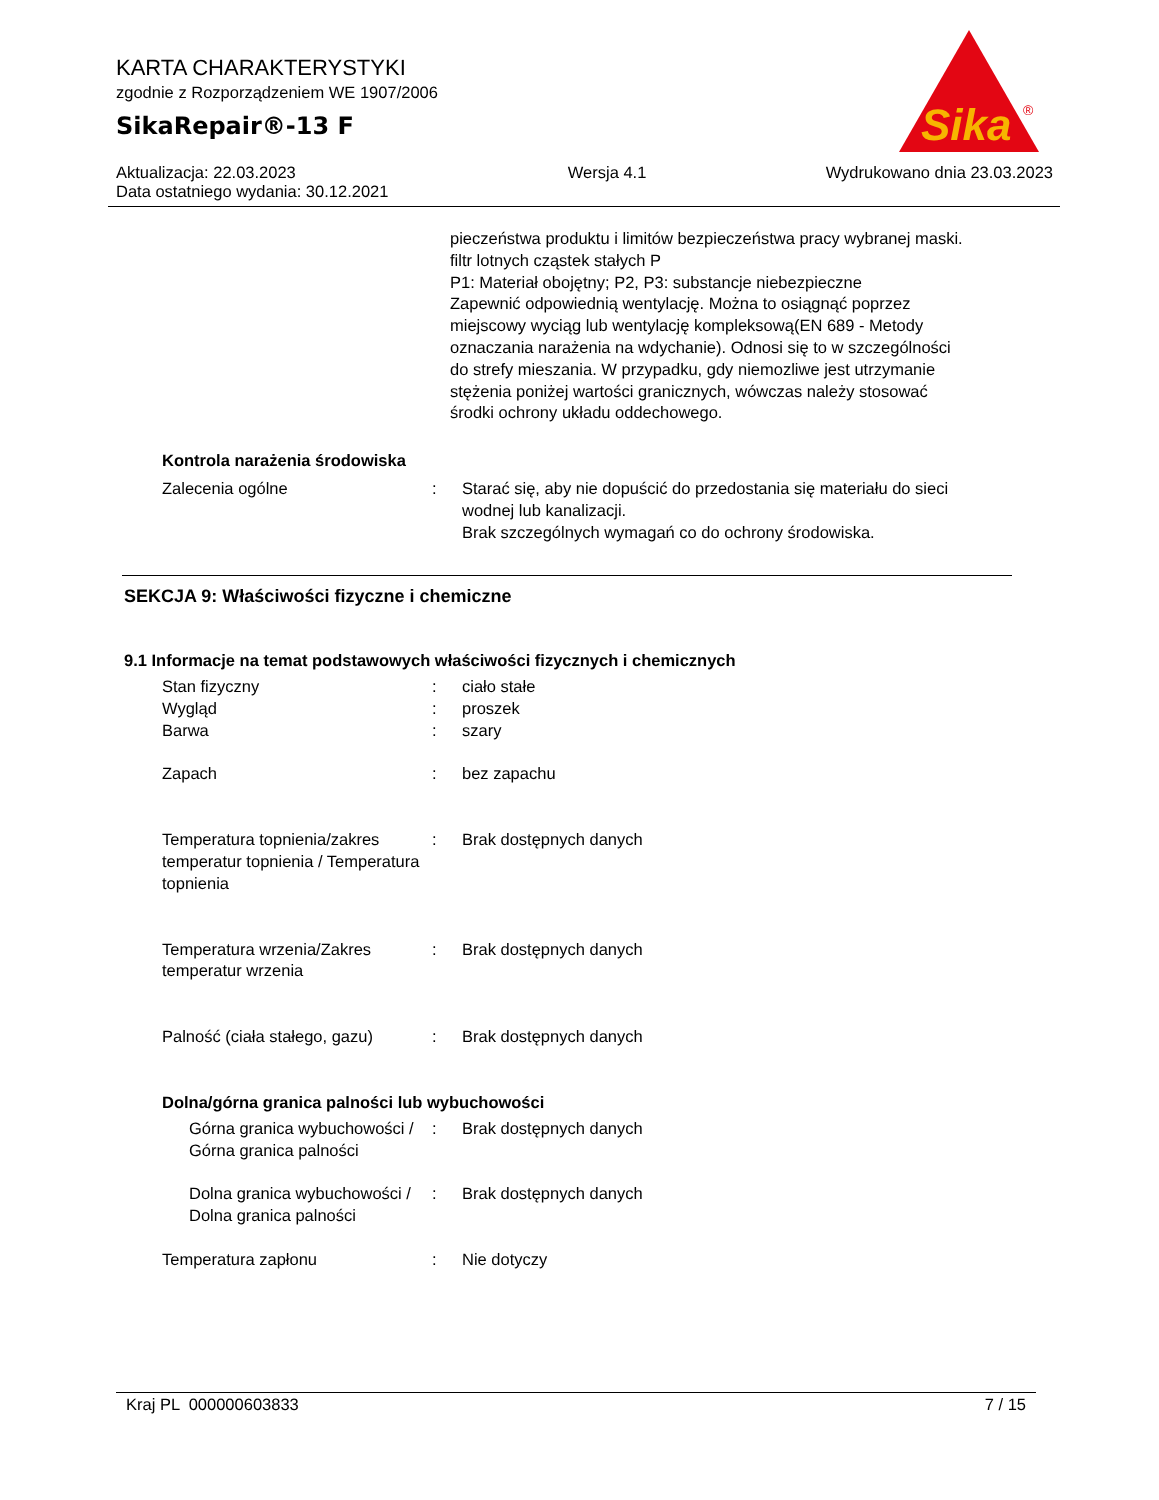KARTA CHARAKTERYSTYKI
zgodnie z Rozporządzeniem WE 1907/2006
SikaRepair®-13 F
Sika
®
Aktualizacja: 22.03.2023
Data ostatniego wydania: 30.12.2021
Wersja 4.1 Wydrukowano dnia 23.03.2023
pieczeństwa produktu i limitów bezpieczeństwa pracy wybranej maski.
filtr lotnych cząstek stałych P
P1: Materiał obojętny; P2, P3: substancje niebezpieczne
Zapewnić odpowiednią wentylację. Można to osiągnąć poprzez miejscowy wyciąg lub wentylację kompleksową(EN 689 - Metody oznaczania narażenia na wdychanie). Odnosi się to w szczególności do strefy mieszania. W przypadku, gdy niemozliwe jest utrzymanie stężenia poniżej wartości granicznych, wówczas należy stosować środki ochrony układu oddechowego.
Kontrola narażenia środowiska
Zalecenia ogólne : Starać się, aby nie dopuścić do przedostania się materiału do sieci wodnej lub kanalizacji.
Brak szczególnych wymagań co do ochrony środowiska.
SEKCJA 9: Właściwości fizyczne i chemiczne
9.1 Informacje na temat podstawowych właściwości fizycznych i chemicznych
Stan fizyczny : ciało stałe
Wygląd : proszek
Barwa : szary
Zapach : bez zapachu
Temperatura topnienia/zakres temperatur topnienia / Temperatura topnienia
: Brak dostępnych danych
Temperatura wrzenia/Zakres temperatur wrzenia
: Brak dostępnych danych
Palność (ciała stałego, gazu)
: Brak dostępnych danych
Dolna/górna granica palności lub wybuchowości
Górna granica wybuchowości / Górna granica palności
: Brak dostępnych danych
Dolna granica wybuchowości / Dolna granica palności
: Brak dostępnych danych
Temperatura zapłonu : Nie dotyczy
Kraj PL 000000603833 7 / 15